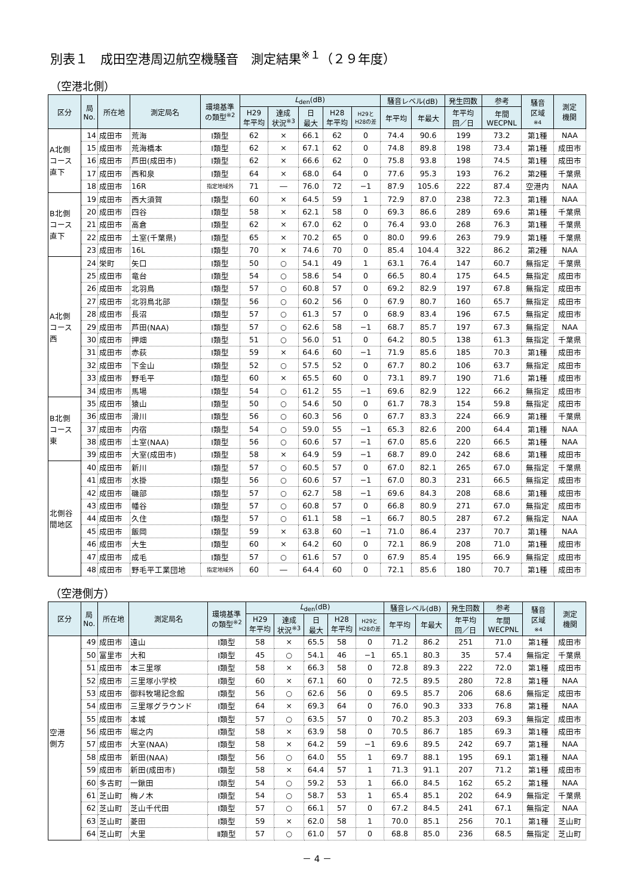別表１　成田空港周辺航空機騒音　測定結果<sup>※１</sup>（２９年度）
（空港北側）
| 区分 | 局 No. | 所在地 | 測定局名 | 環境基準 の類型<sup>※2</sup> | L<sub>den</sub>(dB) | | | | | 騒音レベル(dB) | | 発生回数 | 参考 | 騒音 区域 ※4 | 測定 機関 |
| --- | --- | --- | --- | --- | --- | --- | --- | --- | --- | --- | --- | --- | --- | --- | --- |
| | | | | | H29 年平均 | 達成 状況<sup>※3</sup> | 日 最大 | H28 年平均 | H29と H28の差 | 年平均 | 年最大 | 年平均 回／日 | 年間 WECPNL | | |
| A北側 コース 直下 | 14 | 成田市 | 荒海 | Ⅰ類型 | 62 | × | 66.1 | 62 | 0 | 74.4 | 90.6 | 199 | 73.2 | 第1種 | NAA |
| | 15 | 成田市 | 荒海橋本 | Ⅰ類型 | 62 | × | 67.1 | 62 | 0 | 74.8 | 89.8 | 198 | 73.4 | 第1種 | 成田市 |
| | 16 | 成田市 | 芦田(成田市) | Ⅰ類型 | 62 | × | 66.6 | 62 | 0 | 75.8 | 93.8 | 198 | 74.5 | 第1種 | 成田市 |
| | 17 | 成田市 | 西和泉 | Ⅰ類型 | 64 | × | 68.0 | 64 | 0 | 77.6 | 95.3 | 193 | 76.2 | 第2種 | 千葉県 |
| | 18 | 成田市 | 16R | 指定地域外 | 71 | ― | 76.0 | 72 | −1 | 87.9 | 105.6 | 222 | 87.4 | 空港内 | NAA |
| B北側 コース 直下 | 19 | 成田市 | 西大須賀 | Ⅰ類型 | 60 | × | 64.5 | 59 | 1 | 72.9 | 87.0 | 238 | 72.3 | 第1種 | NAA |
| | 20 | 成田市 | 四谷 | Ⅰ類型 | 58 | × | 62.1 | 58 | 0 | 69.3 | 86.6 | 289 | 69.6 | 第1種 | 千葉県 |
| | 21 | 成田市 | 高倉 | Ⅰ類型 | 62 | × | 67.0 | 62 | 0 | 76.4 | 93.0 | 268 | 76.3 | 第1種 | 千葉県 |
| | 22 | 成田市 | 土室(千葉県) | Ⅰ類型 | 65 | × | 70.2 | 65 | 0 | 80.0 | 99.6 | 263 | 79.9 | 第1種 | 千葉県 |
| | 23 | 成田市 | 16L | Ⅰ類型 | 70 | × | 74.6 | 70 | 0 | 85.4 | 104.4 | 322 | 86.2 | 第2種 | NAA |
| A北側 コース 西 | 24 | 栄町 | 矢口 | Ⅰ類型 | 50 | ○ | 54.1 | 49 | 1 | 63.1 | 76.4 | 147 | 60.7 | 無指定 | 千葉県 |
| | 25 | 成田市 | 竜台 | Ⅰ類型 | 54 | ○ | 58.6 | 54 | 0 | 66.5 | 80.4 | 175 | 64.5 | 無指定 | 成田市 |
| | 26 | 成田市 | 北羽鳥 | Ⅰ類型 | 57 | ○ | 60.8 | 57 | 0 | 69.2 | 82.9 | 197 | 67.8 | 無指定 | 成田市 |
| | 27 | 成田市 | 北羽鳥北部 | Ⅰ類型 | 56 | ○ | 60.2 | 56 | 0 | 67.9 | 80.7 | 160 | 65.7 | 無指定 | 成田市 |
| | 28 | 成田市 | 長沼 | Ⅰ類型 | 57 | ○ | 61.3 | 57 | 0 | 68.9 | 83.4 | 196 | 67.5 | 無指定 | 成田市 |
| | 29 | 成田市 | 芦田(NAA) | Ⅰ類型 | 57 | ○ | 62.6 | 58 | −1 | 68.7 | 85.7 | 197 | 67.3 | 無指定 | NAA |
| | 30 | 成田市 | 押畑 | Ⅰ類型 | 51 | ○ | 56.0 | 51 | 0 | 64.2 | 80.5 | 138 | 61.3 | 無指定 | 千葉県 |
| | 31 | 成田市 | 赤荻 | Ⅰ類型 | 59 | × | 64.6 | 60 | −1 | 71.9 | 85.6 | 185 | 70.3 | 第1種 | 成田市 |
| | 32 | 成田市 | 下金山 | Ⅰ類型 | 52 | ○ | 57.5 | 52 | 0 | 67.7 | 80.2 | 106 | 63.7 | 無指定 | 成田市 |
| | 33 | 成田市 | 野毛平 | Ⅰ類型 | 60 | × | 65.5 | 60 | 0 | 73.1 | 89.7 | 190 | 71.6 | 第1種 | 成田市 |
| | 34 | 成田市 | 馬場 | Ⅰ類型 | 54 | ○ | 61.2 | 55 | −1 | 69.6 | 82.9 | 122 | 66.2 | 無指定 | 成田市 |
| B北側 コース 東 | 35 | 成田市 | 猿山 | Ⅰ類型 | 50 | ○ | 54.6 | 50 | 0 | 61.7 | 78.3 | 154 | 59.8 | 無指定 | 成田市 |
| | 36 | 成田市 | 滑川 | Ⅰ類型 | 56 | ○ | 60.3 | 56 | 0 | 67.7 | 83.3 | 224 | 66.9 | 第1種 | 千葉県 |
| | 37 | 成田市 | 内宿 | Ⅰ類型 | 54 | ○ | 59.0 | 55 | −1 | 65.3 | 82.6 | 200 | 64.4 | 第1種 | NAA |
| | 38 | 成田市 | 土室(NAA) | Ⅰ類型 | 56 | ○ | 60.6 | 57 | −1 | 67.0 | 85.6 | 220 | 66.5 | 第1種 | NAA |
| | 39 | 成田市 | 大室(成田市) | Ⅰ類型 | 58 | × | 64.9 | 59 | −1 | 68.7 | 89.0 | 242 | 68.6 | 第1種 | 成田市 |
| 北側谷 間地区 | 40 | 成田市 | 新川 | Ⅰ類型 | 57 | ○ | 60.5 | 57 | 0 | 67.0 | 82.1 | 265 | 67.0 | 無指定 | 千葉県 |
| | 41 | 成田市 | 水掛 | Ⅰ類型 | 56 | ○ | 60.6 | 57 | −1 | 67.0 | 80.3 | 231 | 66.5 | 無指定 | 成田市 |
| | 42 | 成田市 | 磯部 | Ⅰ類型 | 57 | ○ | 62.7 | 58 | −1 | 69.6 | 84.3 | 208 | 68.6 | 第1種 | 成田市 |
| | 43 | 成田市 | 幡谷 | Ⅰ類型 | 57 | ○ | 60.8 | 57 | 0 | 66.8 | 80.9 | 271 | 67.0 | 無指定 | 成田市 |
| | 44 | 成田市 | 久住 | Ⅰ類型 | 57 | ○ | 61.1 | 58 | −1 | 66.7 | 80.5 | 287 | 67.2 | 無指定 | NAA |
| | 45 | 成田市 | 飯岡 | Ⅰ類型 | 59 | × | 63.8 | 60 | −1 | 71.0 | 86.4 | 237 | 70.7 | 第1種 | NAA |
| | 46 | 成田市 | 大生 | Ⅰ類型 | 60 | × | 64.2 | 60 | 0 | 72.1 | 86.9 | 208 | 71.0 | 第1種 | 成田市 |
| | 47 | 成田市 | 成毛 | Ⅰ類型 | 57 | ○ | 61.6 | 57 | 0 | 67.9 | 85.4 | 195 | 66.9 | 無指定 | 成田市 |
| | 48 | 成田市 | 野毛平工業団地 | 指定地域外 | 60 | ― | 64.4 | 60 | 0 | 72.1 | 85.6 | 180 | 70.7 | 第1種 | 成田市 |
（空港側方）
| 区分 | 局 No. | 所在地 | 測定局名 | 環境基準 の類型<sup>※2</sup> | L<sub>den</sub>(dB) | | | | | 騒音レベル(dB) | | 発生回数 | 参考 | 騒音 区域 ※4 | 測定 機関 |
| --- | --- | --- | --- | --- | --- | --- | --- | --- | --- | --- | --- | --- | --- | --- | --- |
| | | | | | H29 年平均 | 達成 状況<sup>※3</sup> | 日 最大 | H28 年平均 | H29と H28の差 | 年平均 | 年最大 | 年平均 回／日 | 年間 WECPNL | | |
| 空港 側方 | 49 | 成田市 | 遠山 | Ⅰ類型 | 58 | × | 65.5 | 58 | 0 | 71.2 | 86.2 | 251 | 71.0 | 第1種 | 成田市 |
| | 50 | 富里市 | 大和 | Ⅰ類型 | 45 | ○ | 54.1 | 46 | −1 | 65.1 | 80.3 | 35 | 57.4 | 無指定 | 千葉県 |
| | 51 | 成田市 | 本三里塚 | Ⅰ類型 | 58 | × | 66.3 | 58 | 0 | 72.8 | 89.3 | 222 | 72.0 | 第1種 | 成田市 |
| | 52 | 成田市 | 三里塚小学校 | Ⅰ類型 | 60 | × | 67.1 | 60 | 0 | 72.5 | 89.5 | 280 | 72.8 | 第1種 | NAA |
| | 53 | 成田市 | 御料牧場記念館 | Ⅰ類型 | 56 | ○ | 62.6 | 56 | 0 | 69.5 | 85.7 | 206 | 68.6 | 無指定 | 成田市 |
| | 54 | 成田市 | 三里塚グラウンド | Ⅰ類型 | 64 | × | 69.3 | 64 | 0 | 76.0 | 90.3 | 333 | 76.8 | 第1種 | NAA |
| | 55 | 成田市 | 本城 | Ⅰ類型 | 57 | ○ | 63.5 | 57 | 0 | 70.2 | 85.3 | 203 | 69.3 | 無指定 | 成田市 |
| | 56 | 成田市 | 堀之内 | Ⅰ類型 | 58 | × | 63.9 | 58 | 0 | 70.5 | 86.7 | 185 | 69.3 | 第1種 | 成田市 |
| | 57 | 成田市 | 大室(NAA) | Ⅰ類型 | 58 | × | 64.2 | 59 | −1 | 69.6 | 89.5 | 242 | 69.7 | 第1種 | NAA |
| | 58 | 成田市 | 新田(NAA) | Ⅰ類型 | 56 | ○ | 64.0 | 55 | 1 | 69.7 | 88.1 | 195 | 69.1 | 第1種 | NAA |
| | 59 | 成田市 | 新田(成田市) | Ⅰ類型 | 58 | × | 64.4 | 57 | 1 | 71.3 | 91.1 | 207 | 71.2 | 第1種 | 成田市 |
| | 60 | 多古町 | 一鍬田 | Ⅰ類型 | 54 | ○ | 59.2 | 53 | 1 | 66.0 | 84.5 | 162 | 65.2 | 第1種 | NAA |
| | 61 | 芝山町 | 梅ノ木 | Ⅰ類型 | 54 | ○ | 58.7 | 53 | 1 | 65.4 | 85.1 | 202 | 64.9 | 無指定 | 千葉県 |
| | 62 | 芝山町 | 芝山千代田 | Ⅰ類型 | 57 | ○ | 66.1 | 57 | 0 | 67.2 | 84.5 | 241 | 67.1 | 無指定 | NAA |
| | 63 | 芝山町 | 菱田 | Ⅰ類型 | 59 | × | 62.0 | 58 | 1 | 70.0 | 85.1 | 256 | 70.1 | 第1種 | 芝山町 |
| | 64 | 芝山町 | 大里 | Ⅱ類型 | 57 | ○ | 61.0 | 57 | 0 | 68.8 | 85.0 | 236 | 68.5 | 無指定 | 芝山町 |
－ 4 －